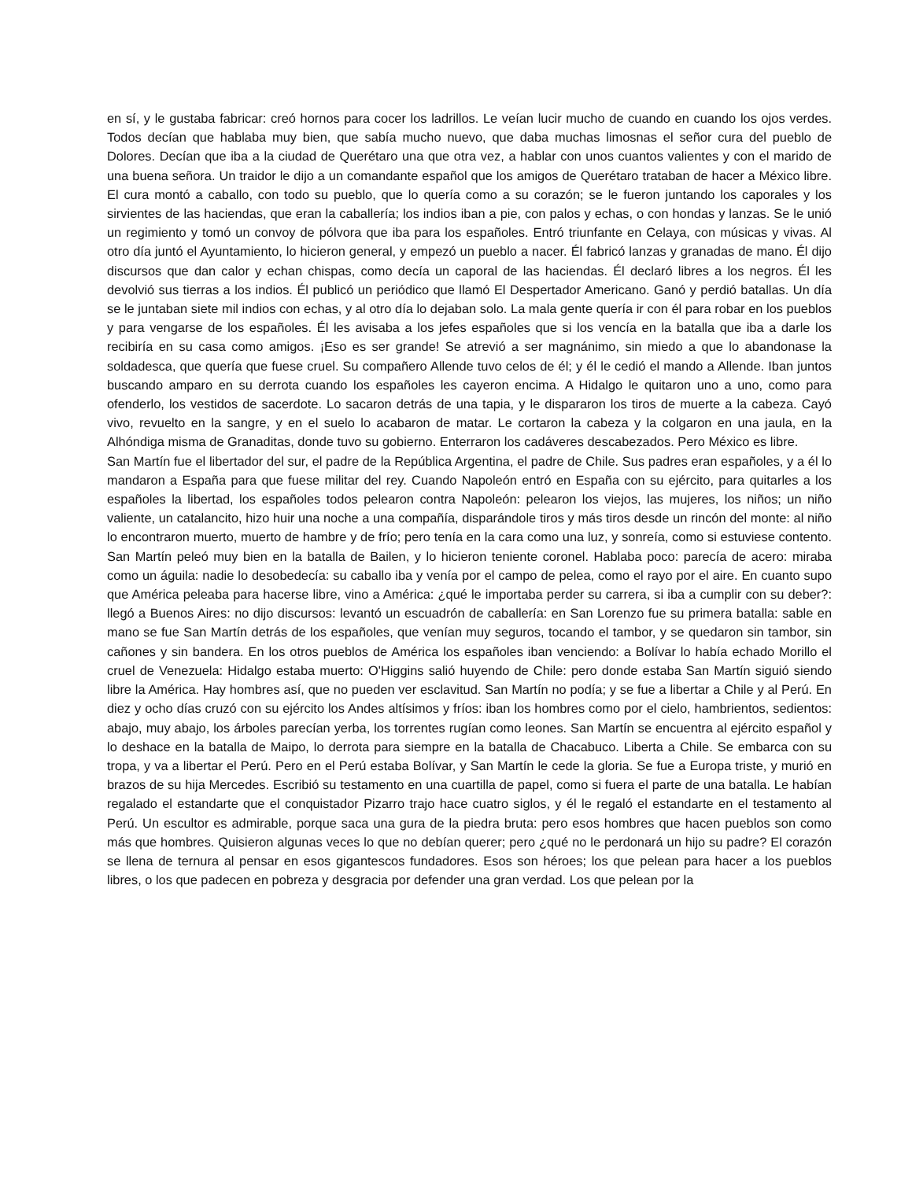en sí, y le gustaba fabricar: creó hornos para cocer los ladrillos. Le veían lucir mucho de cuando en cuando los ojos verdes. Todos decían que hablaba muy bien, que sabía mucho nuevo, que daba muchas limosnas el señor cura del pueblo de Dolores. Decían que iba a la ciudad de Querétaro una que otra vez, a hablar con unos cuantos valientes y con el marido de una buena señora. Un traidor le dijo a un comandante español que los amigos de Querétaro trataban de hacer a México libre. El cura montó a caballo, con todo su pueblo, que lo quería como a su corazón; se le fueron juntando los caporales y los sirvientes de las haciendas, que eran la caballería; los indios iban a pie, con palos y echas, o con hondas y lanzas. Se le unió un regimiento y tomó un convoy de pólvora que iba para los españoles. Entró triunfante en Celaya, con músicas y vivas. Al otro día juntó el Ayuntamiento, lo hicieron general, y empezó un pueblo a nacer. Él fabricó lanzas y granadas de mano. Él dijo discursos que dan calor y echan chispas, como decía un caporal de las haciendas. Él declaró libres a los negros. Él les devolvió sus tierras a los indios. Él publicó un periódico que llamó El Despertador Americano. Ganó y perdió batallas. Un día se le juntaban siete mil indios con echas, y al otro día lo dejaban solo. La mala gente quería ir con él para robar en los pueblos y para vengarse de los españoles. Él les avisaba a los jefes españoles que si los vencía en la batalla que iba a darle los recibiría en su casa como amigos. ¡Eso es ser grande! Se atrevió a ser magnánimo, sin miedo a que lo abandonase la soldadesca, que quería que fuese cruel. Su compañero Allende tuvo celos de él; y él le cedió el mando a Allende. Iban juntos buscando amparo en su derrota cuando los españoles les cayeron encima. A Hidalgo le quitaron uno a uno, como para ofenderlo, los vestidos de sacerdote. Lo sacaron detrás de una tapia, y le dispararon los tiros de muerte a la cabeza. Cayó vivo, revuelto en la sangre, y en el suelo lo acabaron de matar. Le cortaron la cabeza y la colgaron en una jaula, en la Alhóndiga misma de Granaditas, donde tuvo su gobierno. Enterraron los cadáveres descabezados. Pero México es libre.
San Martín fue el libertador del sur, el padre de la República Argentina, el padre de Chile. Sus padres eran españoles, y a él lo mandaron a España para que fuese militar del rey. Cuando Napoleón entró en España con su ejército, para quitarles a los españoles la libertad, los españoles todos pelearon contra Napoleón: pelearon los viejos, las mujeres, los niños; un niño valiente, un catalancito, hizo huir una noche a una compañía, disparándole tiros y más tiros desde un rincón del monte: al niño lo encontraron muerto, muerto de hambre y de frío; pero tenía en la cara como una luz, y sonreía, como si estuviese contento. San Martín peleó muy bien en la batalla de Bailen, y lo hicieron teniente coronel. Hablaba poco: parecía de acero: miraba como un águila: nadie lo desobedecía: su caballo iba y venía por el campo de pelea, como el rayo por el aire. En cuanto supo que América peleaba para hacerse libre, vino a América: ¿qué le importaba perder su carrera, si iba a cumplir con su deber?: llegó a Buenos Aires: no dijo discursos: levantó un escuadrón de caballería: en San Lorenzo fue su primera batalla: sable en mano se fue San Martín detrás de los españoles, que venían muy seguros, tocando el tambor, y se quedaron sin tambor, sin cañones y sin bandera. En los otros pueblos de América los españoles iban venciendo: a Bolívar lo había echado Morillo el cruel de Venezuela: Hidalgo estaba muerto: O'Higgins salió huyendo de Chile: pero donde estaba San Martín siguió siendo libre la América. Hay hombres así, que no pueden ver esclavitud. San Martín no podía; y se fue a libertar a Chile y al Perú. En diez y ocho días cruzó con su ejército los Andes altísimos y fríos: iban los hombres como por el cielo, hambrientos, sedientos: abajo, muy abajo, los árboles parecían yerba, los torrentes rugían como leones. San Martín se encuentra al ejército español y lo deshace en la batalla de Maipo, lo derrota para siempre en la batalla de Chacabuco. Liberta a Chile. Se embarca con su tropa, y va a libertar el Perú. Pero en el Perú estaba Bolívar, y San Martín le cede la gloria. Se fue a Europa triste, y murió en brazos de su hija Mercedes. Escribió su testamento en una cuartilla de papel, como si fuera el parte de una batalla. Le habían regalado el estandarte que el conquistador Pizarro trajo hace cuatro siglos, y él le regaló el estandarte en el testamento al Perú. Un escultor es admirable, porque saca una gura de la piedra bruta: pero esos hombres que hacen pueblos son como más que hombres. Quisieron algunas veces lo que no debían querer; pero ¿qué no le perdonará un hijo su padre? El corazón se llena de ternura al pensar en esos gigantescos fundadores. Esos son héroes; los que pelean para hacer a los pueblos libres, o los que padecen en pobreza y desgracia por defender una gran verdad. Los que pelean por la